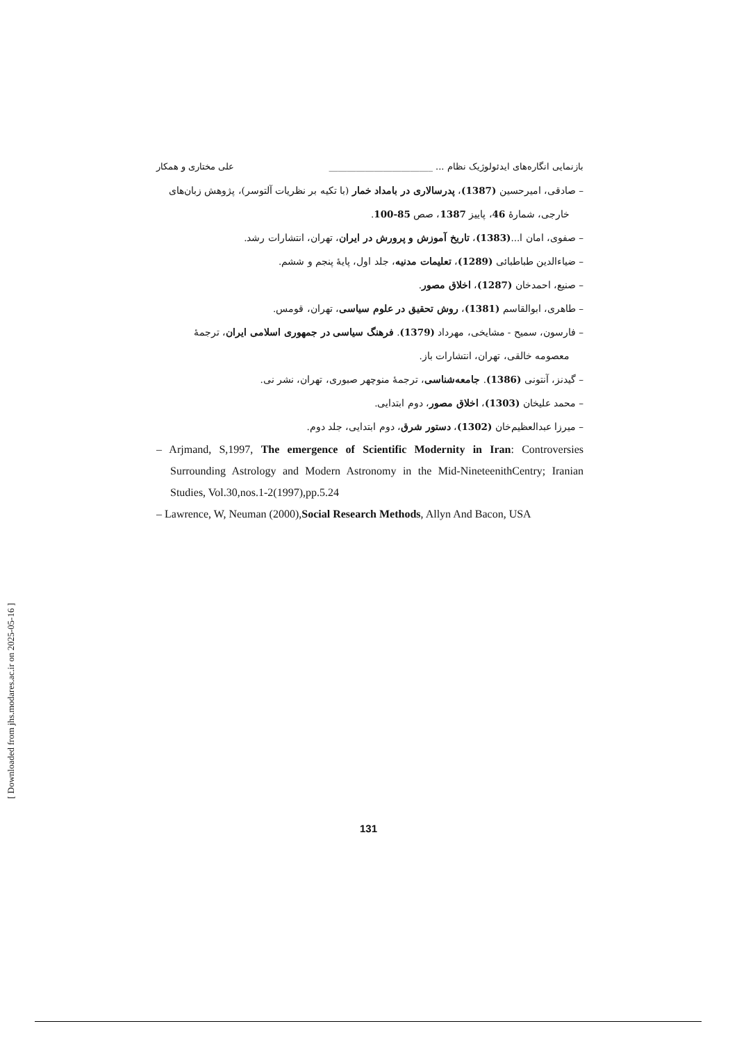بازنمایی انگاره‌های ایدئولوژیک نظام ... _______________________ علی مختاری و همکار
– صادقی، امیرحسین (1387)، پدرسالاری در بامداد خمار (با تکیه بر نظریات آلتوسر)، پژوهش زبان‌های خارجی، شمارهٔ 46، پاییز 1387، صص 85-100.
– صفوی، امان ا...(1383)، تاریخ آموزش و پرورش در ایران، تهران، انتشارات رشد.
– ضیاءالدین طباطبائی (1289)، تعلیمات مدنیه، جلد اول، پایهٔ پنجم و ششم.
– صنیع، احمدخان (1287)، اخلاق مصور.
– طاهری، ابوالقاسم (1381)، روش تحقیق در علوم سیاسی، تهران، قومس.
– فارسون، سمیح - مشایخی، مهرداد (1379). فرهنگ سیاسی در جمهوری اسلامی ایران، ترجمهٔ معصومه خالقی، تهران، انتشارات باز.
– گیدنز، آنتونی (1386). جامعه‌شناسی، ترجمهٔ منوچهر صبوری، تهران، نشر نی.
– محمد علیخان (1303)، اخلاق مصور، دوم ابتدایی.
– میرزا عبدالعظیم‌خان (1302)، دستور شرق، دوم ابتدایی، جلد دوم.
– Arjmand, S,1997, The emergence of Scientific Modernity in Iran: Controversies Surrounding Astrology and Modern Astronomy in the Mid-NineteenithCentry; Iranian Studies, Vol.30,nos.1-2(1997),pp.5.24
– Lawrence, W, Neuman (2000),Social Research Methods, Allyn And Bacon, USA
131
[ Downloaded from jhs.modares.ac.ir on 2025-05-16 ]